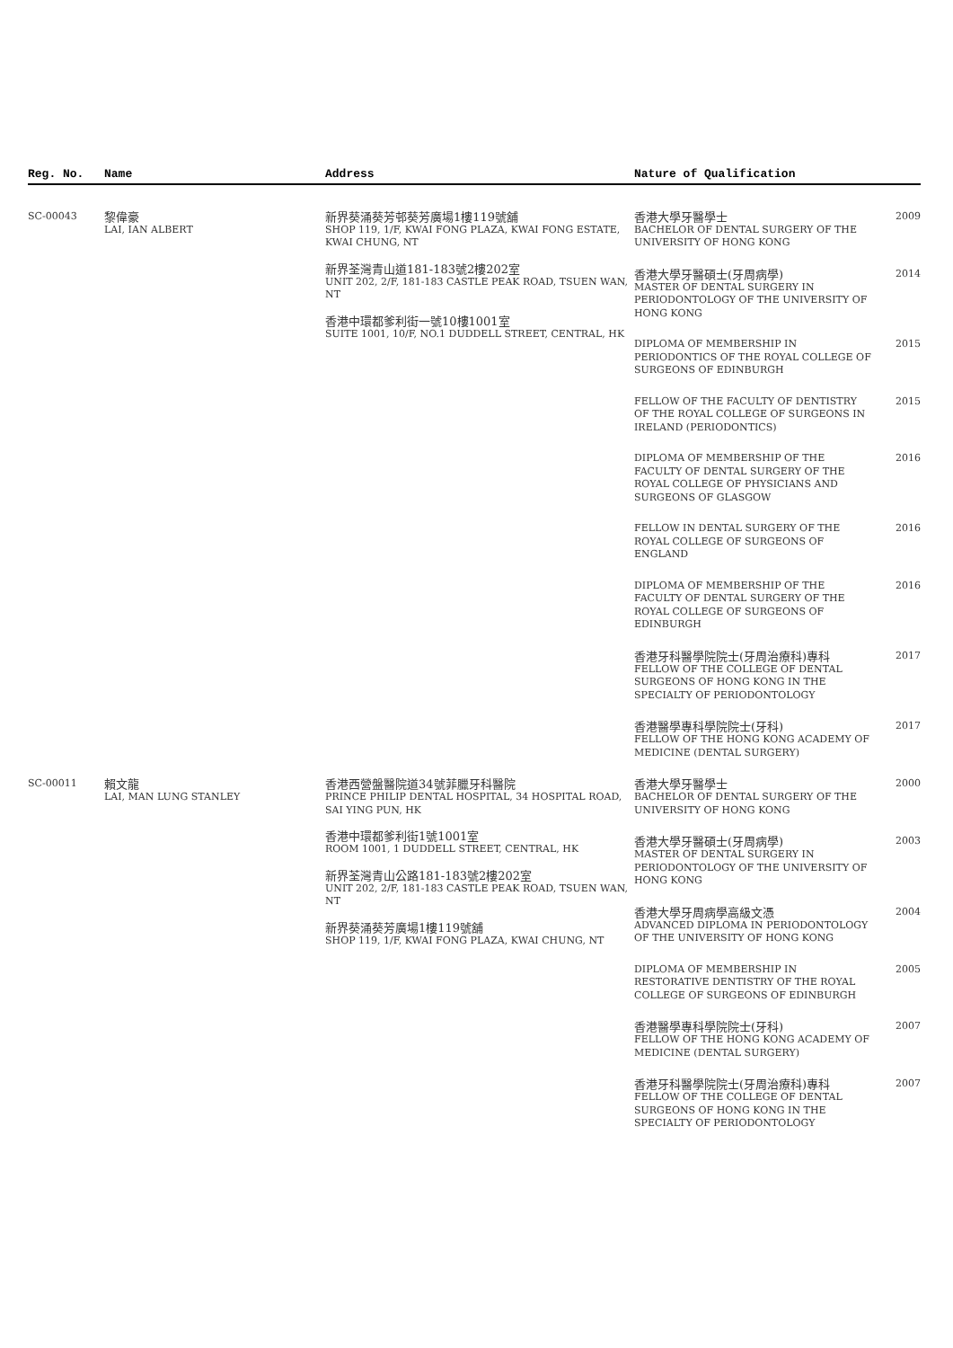| Reg. No. | Name | Address | Nature of Qualification |
| --- | --- | --- | --- |
| SC-00043 | 黎偉豪 LAI, IAN ALBERT | 新界葵涌葵芳邨葵芳廣場1樓119號舖 SHOP 119, 1/F, KWAI FONG PLAZA, KWAI FONG ESTATE, KWAI CHUNG, NT 新界荃灣青山道181-183號2樓202室 UNIT 202, 2/F, 181-183 CASTLE PEAK ROAD, TSUEN WAN, NT 香港中環都爹利街一號10樓1001室 SUITE 1001, 10/F, NO.1 DUDDELL STREET, CENTRAL, HK | 香港大學牙醫學士 BACHELOR OF DENTAL SURGERY OF THE UNIVERSITY OF HONG KONG 2009 香港大學牙醫碩士(牙周病學) MASTER OF DENTAL SURGERY IN PERIODONTOLOGY OF THE UNIVERSITY OF HONG KONG 2014 DIPLOMA OF MEMBERSHIP IN PERIODONTICS OF THE ROYAL COLLEGE OF SURGEONS OF EDINBURGH 2015 FELLOW OF THE FACULTY OF DENTISTRY OF THE ROYAL COLLEGE OF SURGEONS IN IRELAND (PERIODONTICS) 2015 DIPLOMA OF MEMBERSHIP OF THE FACULTY OF DENTAL SURGERY OF THE ROYAL COLLEGE OF PHYSICIANS AND SURGEONS OF GLASGOW 2016 FELLOW IN DENTAL SURGERY OF THE ROYAL COLLEGE OF SURGEONS OF ENGLAND 2016 DIPLOMA OF MEMBERSHIP OF THE FACULTY OF DENTAL SURGERY OF THE ROYAL COLLEGE OF SURGEONS OF EDINBURGH 2016 香港牙科醫學院院士(牙周治療科)專科 FELLOW OF THE COLLEGE OF DENTAL SURGEONS OF HONG KONG IN THE SPECIALTY OF PERIODONTOLOGY 2017 香港醫學專科學院院士(牙科) FELLOW OF THE HONG KONG ACADEMY OF MEDICINE (DENTAL SURGERY) 2017 |
| SC-00011 | 賴文龍 LAI, MAN LUNG STANLEY | 香港西營盤醫院道34號菲臘牙科醫院 PRINCE PHILIP DENTAL HOSPITAL, 34 HOSPITAL ROAD, SAI YING PUN, HK 香港中環都爹利街1號1001室 ROOM 1001, 1 DUDDELL STREET, CENTRAL, HK 新界荃灣青山公路181-183號2樓202室 UNIT 202, 2/F, 181-183 CASTLE PEAK ROAD, TSUEN WAN, NT 新界葵涌葵芳廣場1樓119號舖 SHOP 119, 1/F, KWAI FONG PLAZA, KWAI CHUNG, NT | 香港大學牙醫學士 BACHELOR OF DENTAL SURGERY OF THE UNIVERSITY OF HONG KONG 2000 香港大學牙醫碩士(牙周病學) MASTER OF DENTAL SURGERY IN PERIODONTOLOGY OF THE UNIVERSITY OF HONG KONG 2003 香港大學牙周病學高級文憑 ADVANCED DIPLOMA IN PERIODONTOLOGY OF THE UNIVERSITY OF HONG KONG 2004 DIPLOMA OF MEMBERSHIP IN RESTORATIVE DENTISTRY OF THE ROYAL COLLEGE OF SURGEONS OF EDINBURGH 2005 香港醫學專科學院院士(牙科) FELLOW OF THE HONG KONG ACADEMY OF MEDICINE (DENTAL SURGERY) 2007 香港牙科醫學院院士(牙周治療科)專科 FELLOW OF THE COLLEGE OF DENTAL SURGEONS OF HONG KONG IN THE SPECIALTY OF PERIODONTOLOGY 2007 |